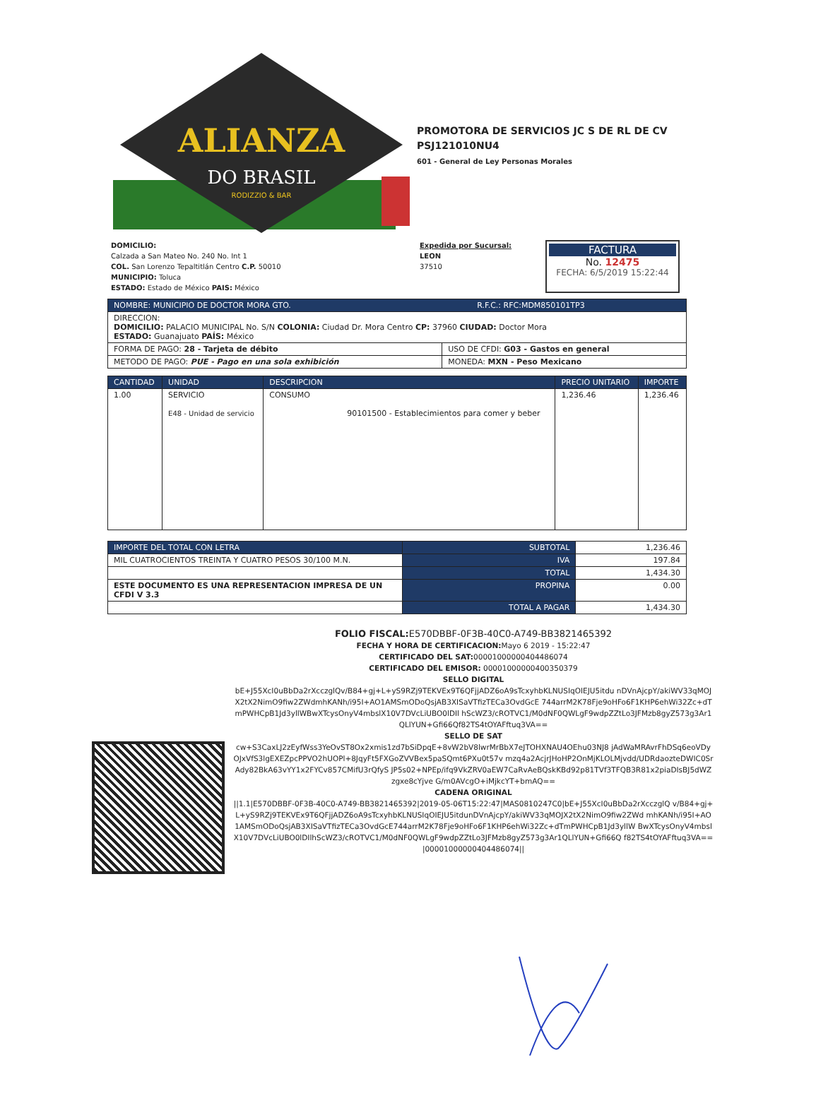ALIANZA
DO BRASIL
RODIZZIO & BAR
PROMOTORA DE SERVICIOS JC S DE RL DE CV
PSJ121010NU4
601 - General de Ley Personas Morales
DOMICILIO:
Calzada a San Mateo No. 240 No. Int 1
COL. San Lorenzo Tepaltitlán Centro C.P. 50010
MUNICIPIO: Toluca
ESTADO: Estado de México PAIS: México
Expedida por Sucursal:
LEON
37510
FACTURA
No. 12475
FECHA: 6/5/2019 15:22:44
| NOMBRE: MUNICIPIO DE DOCTOR MORA GTO. R.F.C.: RFC:MDM850101TP3 | |
| --- | --- |
| DIRECCION: DOMICILIO: PALACIO MUNICIPAL No. S/N COLONIA: Ciudad Dr. Mora Centro CP: 37960 CIUDAD: Doctor Mora ESTADO: Guanajuato PAÍS: México | |
| FORMA DE PAGO: 28 - Tarjeta de débito | USO DE CFDI: G03 - Gastos en general |
| METODO DE PAGO: PUE - Pago en una sola exhibición | MONEDA: MXN - Peso Mexicano |
| CANTIDAD | UNIDAD | DESCRIPCION | PRECIO UNITARIO | IMPORTE |
| --- | --- | --- | --- | --- |
| 1.00 | SERVICIO E48 - Unidad de servicio | CONSUMO 90101500 - Establecimientos para comer y beber | 1,236.46 | 1,236.46 |
| IMPORTE DEL TOTAL CON LETRA | SUBTOTAL | 1,236.46 |
| MIL CUATROCIENTOS TREINTA Y CUATRO PESOS 30/100 M.N. | IVA | 197.84 |
| | TOTAL | 1,434.30 |
| ESTE DOCUMENTO ES UNA REPRESENTACION IMPRESA DE UN CFDI V 3.3 | PROPINA | 0.00 |
| | TOTAL A PAGAR | 1,434.30 |
FOLIO FISCAL: E570DBBF-0F3B-40C0-A749-BB3821465392
FECHA Y HORA DE CERTIFICACION: Mayo 6 2019 - 15:22:47
CERTIFICADO DEL SAT: 00001000000404486074
CERTIFICADO DEL EMISOR: 00001000000400350379
SELLO DIGITAL
bE+J55XcI0uBbDa2rXcczglQv/B84+gj+L+yS9RZj9TEKVEx9T6QFjjADZ6oA9sTcxyhbKLNUSIqOIEJU5itdu nDVnAjcpY/akiWV33qMOJX2tX2NimO9fiw2ZWdmhKANh/i95I+AO1AMSmODoQsjAB3XISaVTfizTECa3OvdGcE 744arrM2K78Fje9oHFo6F1KHP6ehWi32Zc+dTmPWHCpB1Jd3yllWBwXTcysOnyV4mbslX10V7DVcLiUBO0lDIl hScWZ3/cROTVC1/M0dNF0QWLgF9wdpZZtLo3JFMzb8gyZ573g3Ar1QLlYUN+Gfi66Qf82TS4tOYAFftuq3VA==
SELLO DE SAT
cw+S3CaxLJ2zEyfWss3YeOvST8Ox2xmis1zd7bSiDpqE+8vW2bV8lwrMrBbX7eJTOHXNAU4OEhu03NJ8 jAdWaMRAvrFhDSq6eoVDyOJxVfS3lgEXEZpcPPVO2hUOPl+8JqyFt5FXGoZVVBex5paSQmt6PXu0t57v mzq4a2AcjrJHoHP2OnMjKLOLMjvdd/UDRdaozteDWIC0SrAdy82BkA63vYY1x2FYCv857CMifU3rQfyS JP5s02+NPEp/ifq9VkZRV0aEW7CaRvAeBQskKBd92p81TVf3TFQB3R81x2piaDIsBJ5dWZzgxe8cYjve G/m0AVcgO+iMjkcYT+bmAQ==
CADENA ORIGINAL
||1.1|E570DBBF-0F3B-40C0-A749-BB3821465392|2019-05-06T15:22:47|MAS0810247C0|bE+J55XcI0uBbDa2rXcczglQ v/B84+gj+L+yS9RZj9TEKVEx9T6QFjjADZ6oA9sTcxyhbKLNUSIqOIEJU5itdunDVnAjcpY/akiWV33qMOJX2tX2NimO9fiw2ZWd mhKANh/i95I+AO1AMSmODoQsjAB3XISaVTfizTECa3OvdGcE744arrM2K78Fje9oHFo6F1KHP6ehWi32Zc+dTmPWHCpB1Jd3yllW BwXTcysOnyV4mbslX10V7DVcLiUBO0lDIlhScWZ3/cROTVC1/M0dNF0QWLgF9wdpZZtLo3JFMzb8gyZ573g3Ar1QLlYUN+Gfi66Q f82TS4tOYAFftuq3VA==|00001000000404486074||